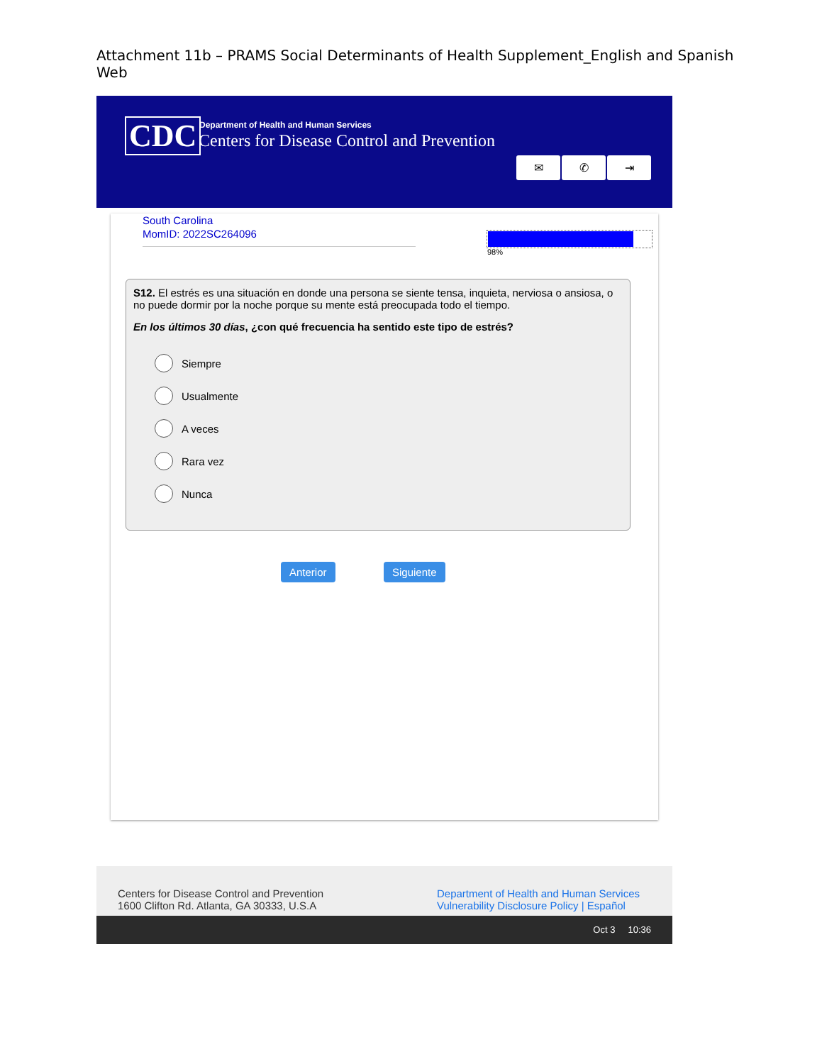Attachment 11b – PRAMS Social Determinants of Health Supplement_English and Spanish Web
CDC
Department of Health and Human Services
Centers for Disease Control and Prevention
✉ ✆ ⇥
South Carolina
MomID: 2022SC264096
98%
S12. El estrés es una situación en donde una persona se siente tensa, inquieta, nerviosa o ansiosa, o no puede dormir por la noche porque su mente está preocupada todo el tiempo.
En los últimos 30 días, ¿con qué frecuencia ha sentido este tipo de estrés?
Siempre
Usualmente
A veces
Rara vez
Nunca
Anterior Siguiente
Centers for Disease Control and Prevention
1600 Clifton Rd. Atlanta, GA 30333, U.S.A
Department of Health and Human Services
Vulnerability Disclosure Policy | Español
Oct 3 10:36